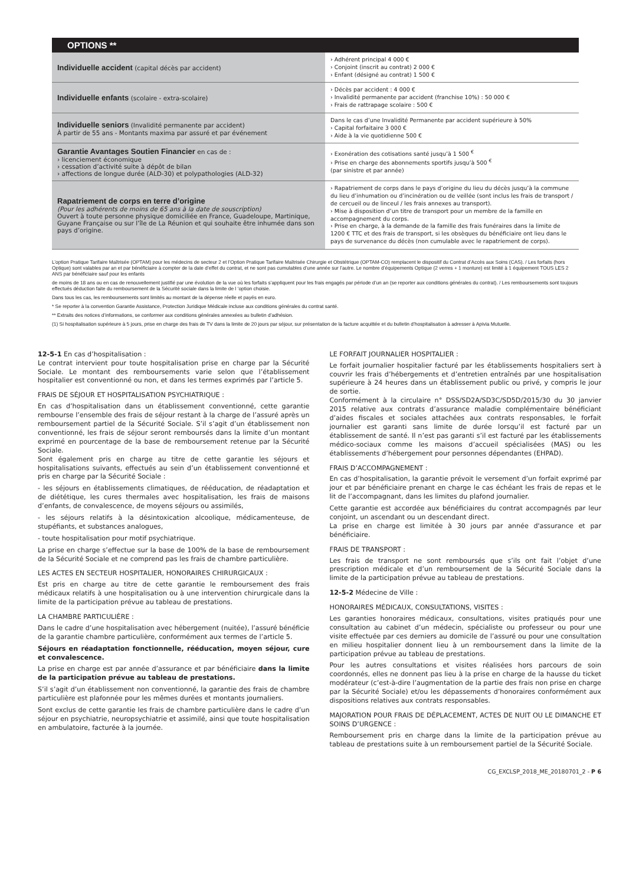| OPTIONS ** | |
| --- | --- |
| Individuelle accident (capital décès par accident) | › Adhérent principal 4 000 € › Conjoint (inscrit au contrat) 2 000 € › Enfant (désigné au contrat) 1 500 € |
| Individuelle enfants (scolaire - extra-scolaire) | › Décès par accident : 4 000 € › Invalidité permanente par accident (franchise 10%) : 50 000 € › Frais de rattrapage scolaire : 500 € |
| Individuelle seniors (Invalidité permanente par accident) À partir de 55 ans - Montants maxima par assuré et par événement | Dans le cas d’une Invalidité Permanente par accident supérieure à 50% › Capital forfaitaire 3 000 € › Aide à la vie quotidienne 500 € |
| Garantie Avantages Soutien Financier en cas de : › licenciement économique › cessation d’activité suite à dépôt de bilan › affections de longue durée (ALD-30) et polypathologies (ALD-32) | › Exonération des cotisations santé jusqu’à 1 500 <sup>€</sup> › Prise en charge des abonnements sportifs jusqu’à 500 <sup>€</sup> (par sinistre et par année) |
| Rapatriement de corps en terre d’origine (Pour les adhérents de moins de 65 ans à la date de souscription) Ouvert à toute personne physique domiciliée en France, Guadeloupe, Martinique, Guyane Française ou sur l’île de La Réunion et qui souhaite être inhumée dans son pays d’origine. | › Rapatriement de corps dans le pays d’origine du lieu du décès jusqu’à la commune du lieu d’inhumation ou d’incinération ou de veillée (sont inclus les frais de transport / de cercueil ou de linceul / les frais annexes au transport). › Mise à disposition d’un titre de transport pour un membre de la famille en accompagnement du corps. › Prise en charge, à la demande de la famille des frais funéraires dans la limite de 1200 € TTC et des frais de transport, si les obsèques du bénéficiaire ont lieu dans le pays de survenance du décès (non cumulable avec le rapatriement de corps). |
L’option Pratique Tarifaire Maîtrisée (OPTAM) pour les médecins de secteur 2 et l’Option Pratique Tarifaire Maîtrisée Chirurgie et Obstétrique (OPTAM-CO) remplacent le dispositif du Contrat d’Accès aux Soins (CAS). / Les forfaits (hors Optique) sont valables par an et par bénéficiaire à compter de la date d’effet du contrat, et ne sont pas cumulables d’une année sur l’autre. Le nombre d’équipements Optique (2 verres + 1 monture) est limité à 1 équipement TOUS LES 2 ANS par bénéficiaire sauf pour les enfants
de moins de 18 ans ou en cas de renouvellement justifié par une évolution de la vue où les forfaits s’appliquent pour les frais engagés par période d’un an (se reporter aux conditions générales du contrat). / Les remboursements sont toujours effectués déduction faite du remboursement de la Sécurité sociale dans la limite de l ‘option choisie.
Dans tous les cas, les remboursements sont limités au montant de la dépense réelle et payés en euro.
* Se reporter à la convention Garantie Assistance, Protection Juridique Médicale incluse aux conditions générales du contrat santé.
** Extraits des notices d’informations, se conformer aux conditions générales annexées au bulletin d’adhésion.
(1) Si hospitalisation supérieure à 5 jours, prise en charge des frais de TV dans la limite de 20 jours par séjour, sur présentation de la facture acquittée et du bulletin d’hospitalisation à adresser à Apivia Mutuelle.
12-5-1 En cas d’hospitalisation :
Le contrat intervient pour toute hospitalisation prise en charge par la Sécurité Sociale. Le montant des remboursements varie selon que l’établissement hospitalier est conventionné ou non, et dans les termes exprimés par l’article 5.
FRAIS DE SÉJOUR ET HOSPITALISATION PSYCHIATRIQUE :
En cas d’hospitalisation dans un établissement conventionné, cette garantie rembourse l’ensemble des frais de séjour restant à la charge de l’assuré après un remboursement partiel de la Sécurité Sociale. S’il s’agit d’un établissement non conventionné, les frais de séjour seront remboursés dans la limite d’un montant exprimé en pourcentage de la base de remboursement retenue par la Sécurité Sociale.
Sont également pris en charge au titre de cette garantie les séjours et hospitalisations suivants, effectués au sein d’un établissement conventionné et pris en charge par la Sécurité Sociale :
- les séjours en établissements climatiques, de rééducation, de réadaptation et de diététique, les cures thermales avec hospitalisation, les frais de maisons d’enfants, de convalescence, de moyens séjours ou assimilés,
- les séjours relatifs à la désintoxication alcoolique, médicamenteuse, de stupéfiants, et substances analogues,
- toute hospitalisation pour motif psychiatrique.
La prise en charge s’effectue sur la base de 100% de la base de remboursement de la Sécurité Sociale et ne comprend pas les frais de chambre particulière.
LES ACTES EN SECTEUR HOSPITALIER, HONORAIRES CHIRURGICAUX :
Est pris en charge au titre de cette garantie le remboursement des frais médicaux relatifs à une hospitalisation ou à une intervention chirurgicale dans la limite de la participation prévue au tableau de prestations.
LA CHAMBRE PARTICULIÈRE :
Dans le cadre d’une hospitalisation avec hébergement (nuitée), l’assuré bénéficie de la garantie chambre particulière, conformément aux termes de l’article 5.
Séjours en réadaptation fonctionnelle, rééducation, moyen séjour, cure et convalescence.
La prise en charge est par année d’assurance et par bénéficiaire dans la limite de la participation prévue au tableau de prestations.
S’il s’agit d’un établissement non conventionné, la garantie des frais de chambre particulière est plafonnée pour les mêmes durées et montants journaliers.
Sont exclus de cette garantie les frais de chambre particulière dans le cadre d’un séjour en psychiatrie, neuropsychiatrie et assimilé, ainsi que toute hospitalisation en ambulatoire, facturée à la journée.
LE FORFAIT JOURNALIER HOSPITALIER :
Le forfait journalier hospitalier facturé par les établissements hospitaliers sert à couvrir les frais d’hébergements et d’entretien entraînés par une hospitalisation supérieure à 24 heures dans un établissement public ou privé, y compris le jour de sortie.
Conformément à la circulaire n° DSS/SD2A/SD3C/SD5D/2015/30 du 30 janvier 2015 relative aux contrats d’assurance maladie complémentaire bénéficiant d’aides fiscales et sociales attachées aux contrats responsables, le forfait journalier est garanti sans limite de durée lorsqu’il est facturé par un établissement de santé. Il n’est pas garanti s’il est facturé par les établissements médico-sociaux comme les maisons d’accueil spécialisées (MAS) ou les établissements d’hébergement pour personnes dépendantes (EHPAD).
FRAIS D’ACCOMPAGNEMENT :
En cas d’hospitalisation, la garantie prévoit le versement d’un forfait exprimé par jour et par bénéficiaire prenant en charge le cas échéant les frais de repas et le lit de l’accompagnant, dans les limites du plafond journalier.
Cette garantie est accordée aux bénéficiaires du contrat accompagnés par leur conjoint, un ascendant ou un descendant direct.
La prise en charge est limitée à 30 jours par année d'assurance et par bénéficiaire.
FRAIS DE TRANSPORT :
Les frais de transport ne sont remboursés que s’ils ont fait l’objet d’une prescription médicale et d’un remboursement de la Sécurité Sociale dans la limite de la participation prévue au tableau de prestations.
12-5-2 Médecine de Ville :
HONORAIRES MÉDICAUX, CONSULTATIONS, VISITES :
Les garanties honoraires médicaux, consultations, visites pratiqués pour une consultation au cabinet d’un médecin, spécialiste ou professeur ou pour une visite effectuée par ces derniers au domicile de l’assuré ou pour une consultation en milieu hospitalier donnent lieu à un remboursement dans la limite de la participation prévue au tableau de prestations.
Pour les autres consultations et visites réalisées hors parcours de soin coordonnés, elles ne donnent pas lieu à la prise en charge de la hausse du ticket modérateur (c’est-à-dire l’augmentation de la partie des frais non prise en charge par la Sécurité Sociale) et/ou les dépassements d’honoraires conformément aux dispositions relatives aux contrats responsables.
MAJORATION POUR FRAIS DE DÉPLACEMENT, ACTES DE NUIT OU LE DIMANCHE ET SOINS D’URGENCE :
Remboursement pris en charge dans la limite de la participation prévue au tableau de prestations suite à un remboursement partiel de la Sécurité Sociale.
CG_EXCLSP_2018_ME_20180701_2 - P 6